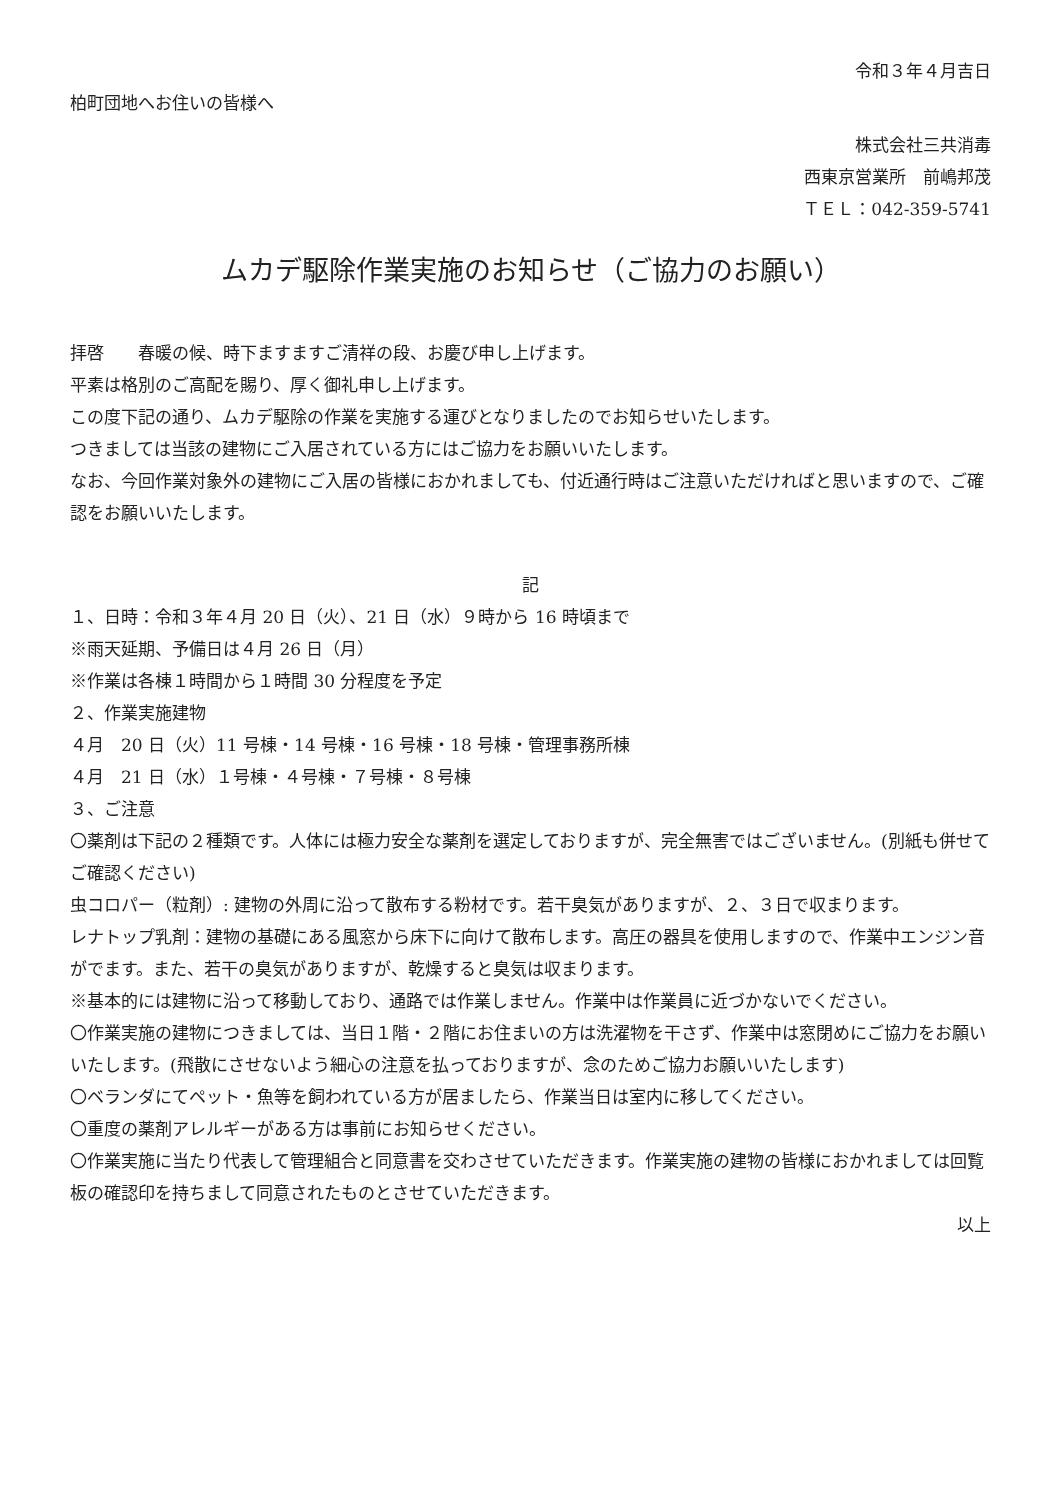令和３年４月吉日
柏町団地へお住いの皆様へ
株式会社三共消毒
西東京営業所　前嶋邦茂
ＴＥＬ：042-359-5741
ムカデ駆除作業実施のお知らせ（ご協力のお願い）
拝啓　　春暖の候、時下ますますご清祥の段、お慶び申し上げます。
平素は格別のご高配を賜り、厚く御礼申し上げます。
この度下記の通り、ムカデ駆除の作業を実施する運びとなりましたのでお知らせいたします。
つきましては当該の建物にご入居されている方にはご協力をお願いいたします。
なお、今回作業対象外の建物にご入居の皆様におかれましても、付近通行時はご注意いただければと思いますので、ご確認をお願いいたします。
記
１、日時：令和３年４月 20 日（火）、21 日（水）９時から 16 時頃まで
※雨天延期、予備日は４月 26 日（月）
※作業は各棟１時間から１時間 30 分程度を予定
２、作業実施建物
４月　20 日（火）11 号棟・14 号棟・16 号棟・18 号棟・管理事務所棟
４月　21 日（水）１号棟・４号棟・７号棟・８号棟
３、ご注意
〇薬剤は下記の２種類です。人体には極力安全な薬剤を選定しておりますが、完全無害ではございません。(別紙も併せてご確認ください)
虫コロパー（粒剤）: 建物の外周に沿って散布する粉材です。若干臭気がありますが、２、３日で収まります。
レナトップ乳剤：建物の基礎にある風窓から床下に向けて散布します。高圧の器具を使用しますので、作業中エンジン音がでます。また、若干の臭気がありますが、乾燥すると臭気は収まります。
※基本的には建物に沿って移動しており、通路では作業しません。作業中は作業員に近づかないでください。
〇作業実施の建物につきましては、当日１階・２階にお住まいの方は洗濯物を干さず、作業中は窓閉めにご協力をお願いいたします。(飛散にさせないよう細心の注意を払っておりますが、念のためご協力お願いいたします)
〇ベランダにてペット・魚等を飼われている方が居ましたら、作業当日は室内に移してください。
〇重度の薬剤アレルギーがある方は事前にお知らせください。
〇作業実施に当たり代表して管理組合と同意書を交わさせていただきます。作業実施の建物の皆様におかれましては回覧板の確認印を持ちまして同意されたものとさせていただきます。
以上